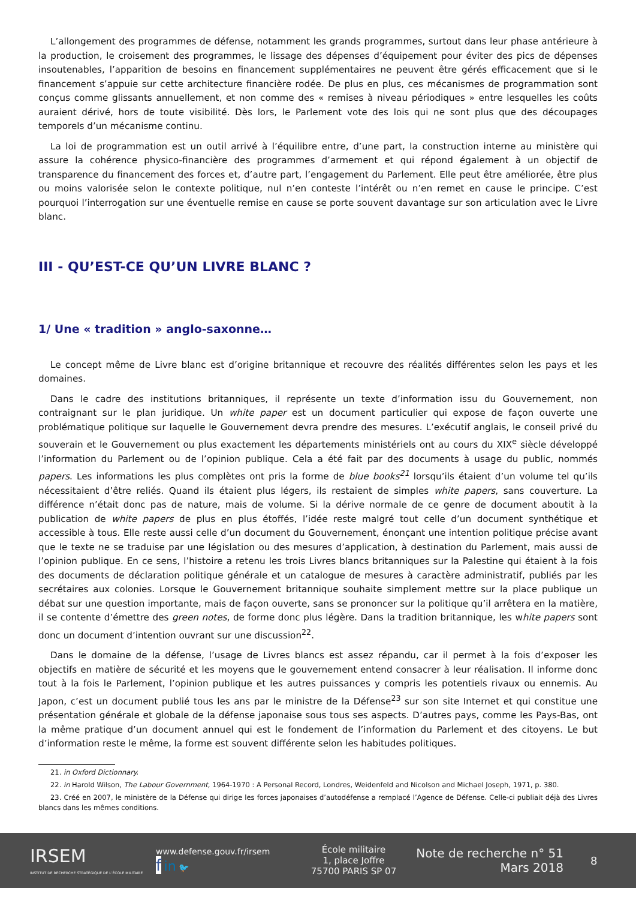L’allongement des programmes de défense, notamment les grands programmes, surtout dans leur phase antérieure à la production, le croisement des programmes, le lissage des dépenses d’équipement pour éviter des pics de dépenses insoutenables, l’apparition de besoins en financement supplémentaires ne peuvent être gérés efficacement que si le financement s’appuie sur cette architecture financière rodée. De plus en plus, ces mécanismes de programmation sont conçus comme glissants annuellement, et non comme des « remises à niveau périodiques » entre lesquelles les coûts auraient dérivé, hors de toute visibilité. Dès lors, le Parlement vote des lois qui ne sont plus que des découpages temporels d’un mécanisme continu.
La loi de programmation est un outil arrivé à l’équilibre entre, d’une part, la construction interne au ministère qui assure la cohérence physico-financière des programmes d’armement et qui répond également à un objectif de transparence du financement des forces et, d’autre part, l’engagement du Parlement. Elle peut être améliorée, être plus ou moins valorisée selon le contexte politique, nul n’en conteste l’intérêt ou n’en remet en cause le principe. C’est pourquoi l’interrogation sur une éventuelle remise en cause se porte souvent davantage sur son articulation avec le Livre blanc.
III - QU’EST-CE QU’UN LIVRE BLANC ?
1/ Une « tradition » anglo-saxonne…
Le concept même de Livre blanc est d’origine britannique et recouvre des réalités différentes selon les pays et les domaines.
Dans le cadre des institutions britanniques, il représente un texte d’information issu du Gouvernement, non contraignant sur le plan juridique. Un white paper est un document particulier qui expose de façon ouverte une problématique politique sur laquelle le Gouvernement devra prendre des mesures. L’exécutif anglais, le conseil privé du souverain et le Gouvernement ou plus exactement les départements ministériels ont au cours du XIX<sup>e</sup> siècle développé l’information du Parlement ou de l’opinion publique. Cela a été fait par des documents à usage du public, nommés papers. Les informations les plus complètes ont pris la forme de blue books<sup>21</sup> lorsqu’ils étaient d’un volume tel qu’ils nécessitaient d’être reliés. Quand ils étaient plus légers, ils restaient de simples white papers, sans couverture. La différence n’était donc pas de nature, mais de volume. Si la dérive normale de ce genre de document aboutit à la publication de white papers de plus en plus étoffés, l’idée reste malgré tout celle d’un document synthétique et accessible à tous. Elle reste aussi celle d’un document du Gouvernement, énonçant une intention politique précise avant que le texte ne se traduise par une législation ou des mesures d’application, à destination du Parlement, mais aussi de l’opinion publique. En ce sens, l’histoire a retenu les trois Livres blancs britanniques sur la Palestine qui étaient à la fois des documents de déclaration politique générale et un catalogue de mesures à caractère administratif, publiés par les secrétaires aux colonies. Lorsque le Gouvernement britannique souhaite simplement mettre sur la place publique un débat sur une question importante, mais de façon ouverte, sans se prononcer sur la politique qu’il arrêtera en la matière, il se contente d’émettre des green notes, de forme donc plus légère. Dans la tradition britannique, les white papers sont donc un document d’intention ouvrant sur une discussion<sup>22</sup>.
Dans le domaine de la défense, l’usage de Livres blancs est assez répandu, car il permet à la fois d’exposer les objectifs en matière de sécurité et les moyens que le gouvernement entend consacrer à leur réalisation. Il informe donc tout à la fois le Parlement, l’opinion publique et les autres puissances y compris les potentiels rivaux ou ennemis. Au Japon, c’est un document publié tous les ans par le ministre de la Défense<sup>23</sup> sur son site Internet et qui constitue une présentation générale et globale de la défense japonaise sous tous ses aspects. D’autres pays, comme les Pays-Bas, ont la même pratique d’un document annuel qui est le fondement de l’information du Parlement et des citoyens. Le but d’information reste le même, la forme est souvent différente selon les habitudes politiques.
21. in Oxford Dictionnary.
22. in Harold Wilson, The Labour Government, 1964-1970 : A Personal Record, Londres, Weidenfeld and Nicolson and Michael Joseph, 1971, p. 380.
23. Créé en 2007, le ministère de la Défense qui dirige les forces japonaises d’autodéfense a remplacé l’Agence de Défense. Celle-ci publiait déjà des Livres blancs dans les mêmes conditions.
IRSEM
INSTITUT DE RECHERCHE STRATÉGIQUE DE L’ÉCOLE MILITAIRE
www.defense.gouv.fr/irsem
f in 🐦
École militaire
1, place Joffre
75700 PARIS SP 07
Note de recherche n° 51
Mars 2018
8